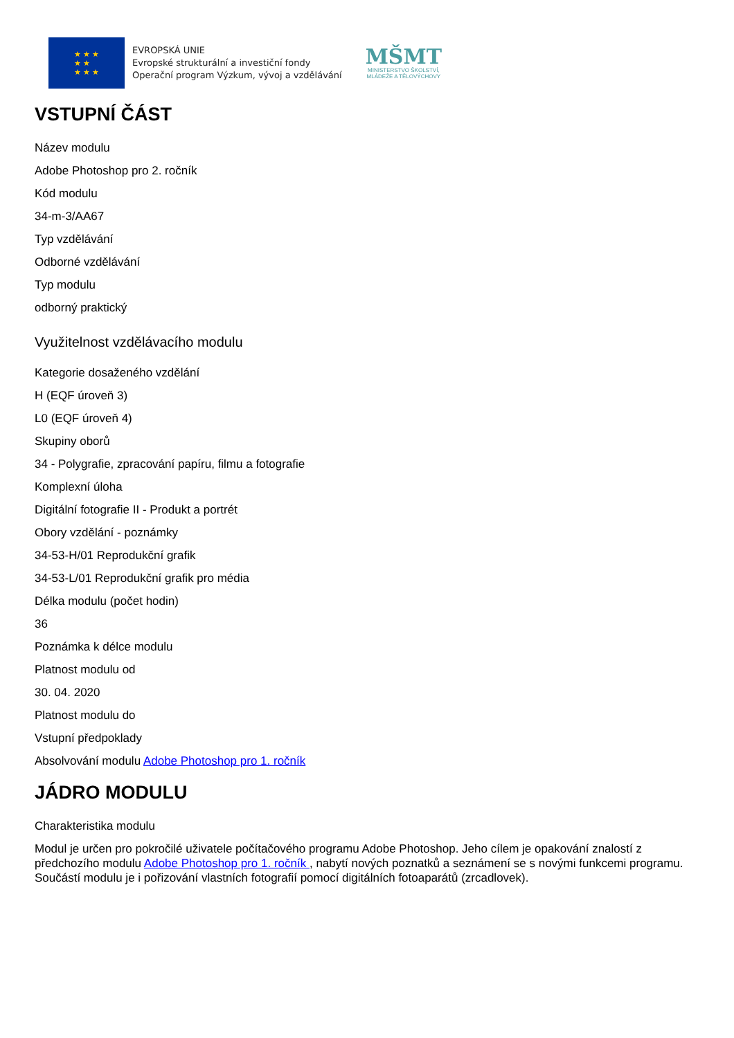★ ★ ★
★ ★
★ ★ ★
EVROPSKÁ UNIE
Evropské strukturální a investiční fondy
Operační program Výzkum, vývoj a vzdělávání
MŠMT
MINISTERSTVO ŠKOLSTVÍ,
MLÁDEŽE A TĚLOVÝCHOVY
VSTUPNÍ ČÁST
Název modulu
Adobe Photoshop pro 2. ročník
Kód modulu
34-m-3/AA67
Typ vzdělávání
Odborné vzdělávání
Typ modulu
odborný praktický
Využitelnost vzdělávacího modulu
Kategorie dosaženého vzdělání
H (EQF úroveň 3)
L0 (EQF úroveň 4)
Skupiny oborů
34 - Polygrafie, zpracování papíru, filmu a fotografie
Komplexní úloha
Digitální fotografie II - Produkt a portrét
Obory vzdělání - poznámky
34-53-H/01 Reprodukční grafik
34-53-L/01 Reprodukční grafik pro média
Délka modulu (počet hodin)
36
Poznámka k délce modulu
Platnost modulu od
30. 04. 2020
Platnost modulu do
Vstupní předpoklady
Absolvování modulu Adobe Photoshop pro 1. ročník
JÁDRO MODULU
Charakteristika modulu
Modul je určen pro pokročilé uživatele počítačového programu Adobe Photoshop. Jeho cílem je opakování znalostí z předchozího modulu Adobe Photoshop pro 1. ročník , nabytí nových poznatků a seznámení se s novými funkcemi programu. Součástí modulu je i pořizování vlastních fotografií pomocí digitálních fotoaparátů (zrcadlovek).